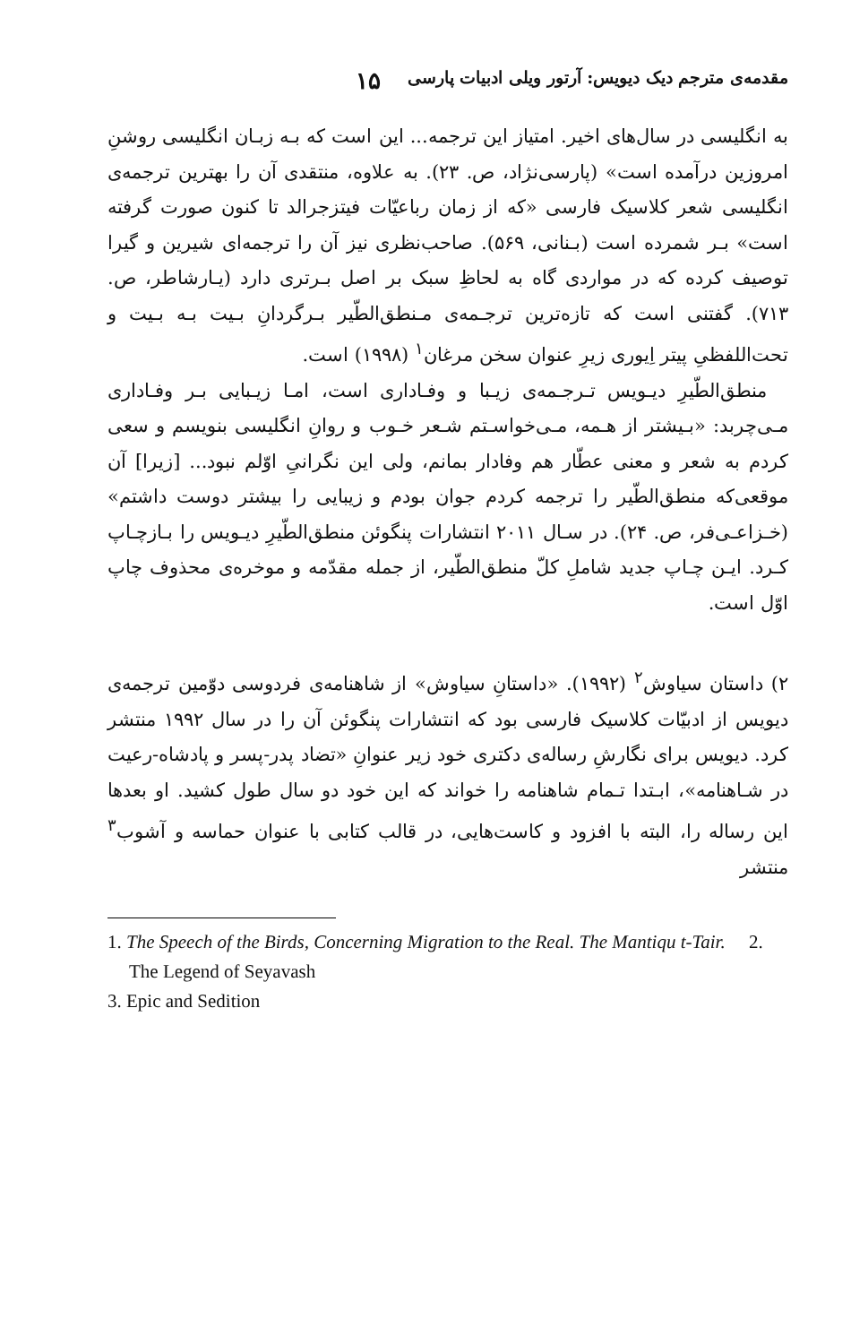مقدمه‌ی مترجم دیک دیویس: آرتور ویلی ادبیات پارسی ۱۵
به انگلیسی در سال‌های اخیر. امتیاز این ترجمه... این است که بـه زبـان انگلیسی روشنِ امروزین درآمده است» (پارسی‌نژاد، ص. ۲۳). به علاوه، منتقدی آن را بهترین ترجمه‌ی انگلیسی شعر کلاسیک فارسی «که از زمان رباعیّات فیتزجرالد تا کنون صورت گرفته است» بـر شمرده است (بـنانی، ۵۶۹). صاحب‌نظری نیز آن را ترجمه‌ای شیرین و گیرا توصیف کرده که در مواردی گاه به لحاظِ سبک بر اصل بـرتری دارد (یـارشاطر، ص. ۷۱۳). گفتنی است که تازه‌ترین ترجـمه‌ی مـنطق‌الطّیر بـرگردانِ بـیت بـه بـیت و تحت‌اللفظیِ پیتر اِیوری زیرِ عنوان سخن مرغان<sup>۱</sup> (۱۹۹۸) است.
منطق‌الطّیرِ دیـویس تـرجـمه‌ی زیـبا و وفـاداری است، امـا زیـبایی بـر وفـاداری مـی‌چربد: «بـیشتر از هـمه، مـی‌خواسـتم شـعر خـوب و روانِ انگلیسی بنویسم و سعی کردم به شعر و معنی عطّار هم وفادار بمانم، ولی این نگرانیِ اوّلم نبود... [زیرا] آن موقعی‌که منطق‌الطّیر را ترجمه کردم جوان بودم و زیبایی را بیشتر دوست داشتم» (خـزاعـی‌فر، ص. ۲۴). در سـال ۲۰۱۱ انتشارات پنگوئن منطق‌الطّیرِ دیـویس را بـازچـاپ کـرد. ایـن چـاپ جدید شاملِ کلّ منطق‌الطّیر، از جمله مقدّمه و موخره‌ی محذوف چاپ اوّل است.
۲) داستان سیاوش<sup>۲</sup> (۱۹۹۲). «داستانِ سیاوش» از شاهنامه‌ی فردوسی دوّمین ترجمه‌ی دیویس از ادبیّات کلاسیک فارسی بود که انتشارات پنگوئن آن را در سال ۱۹۹۲ منتشر کرد. دیویس برای نگارشِ رساله‌ی دکتری خود زیر عنوانِ «تضاد پدر-پسر و پادشاه-رعیت در شـاهنامه»، ابـتدا تـمام شاهنامه را خواند که این خود دو سال طول کشید. او بعدها این رساله را، البته با افزود و کاست‌هایی، در قالب کتابی با عنوان حماسه و آشوب<sup>۳</sup> منتشر
1. The Speech of the Birds, Concerning Migration to the Real. The Mantiqu t-Tair. 2. The Legend of Seyavash
3. Epic and Sedition